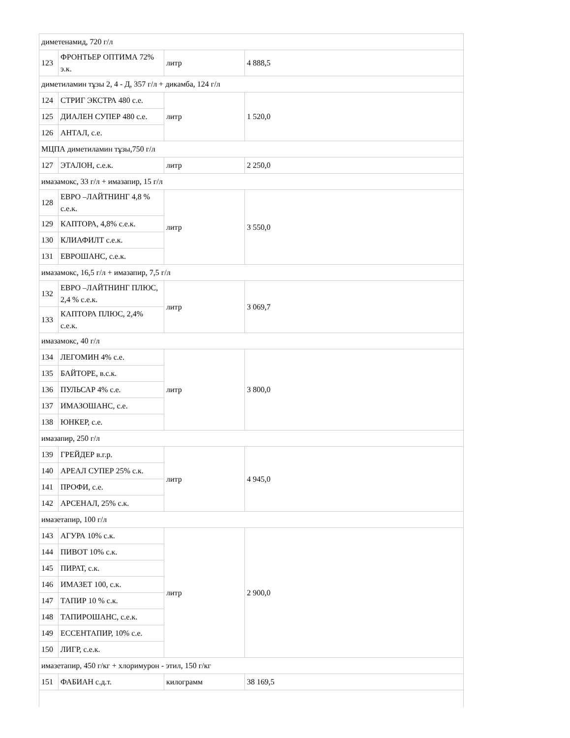| диметенамид, 720 г/л | | | |
| 123 | ФРОНТЬЕР ОПТИМА 72% э.к. | литр | 4 888,5 |
| диметиламин тұзы 2, 4 - Д, 357 г/л + дикамба, 124 г/л | | | |
| 124 | СТРИГ ЭКСТРА 480 с.е. | литр | 1 520,0 |
| 125 | ДИАЛЕН СУПЕР 480 с.е. | | |
| 126 | АНТАЛ, с.е. | | |
| МЦПА диметиламин тұзы,750 г/л | | | |
| 127 | ЭТАЛОН, с.е.к. | литр | 2 250,0 |
| имазамокс, 33 г/л + имазапир, 15 г/л | | | |
| 128 | ЕВРО –ЛАЙТНИНГ 4,8 % с.е.к. | литр | 3 550,0 |
| 129 | КАПТОРА, 4,8% с.е.к. | | |
| 130 | КЛИАФИЛТ с.е.к. | | |
| 131 | ЕВРОШАНС, с.е.к. | | |
| имазамокс, 16,5 г/л + имазапир, 7,5 г/л | | | |
| 132 | ЕВРО –ЛАЙТНИНГ ПЛЮС, 2,4 % с.е.к. | литр | 3 069,7 |
| 133 | КАПТОРА ПЛЮС, 2,4% с.е.к. | | |
| имазамокс, 40 г/л | | | |
| 134 | ЛЕГОМИН 4% с.е. | литр | 3 800,0 |
| 135 | БАЙТОРЕ, в.с.к. | | |
| 136 | ПУЛЬСАР 4% с.е. | | |
| 137 | ИМАЗОШАНС, с.е. | | |
| 138 | ЮНКЕР, с.е. | | |
| имазапир, 250 г/л | | | |
| 139 | ГРЕЙДЕР в.г.р. | литр | 4 945,0 |
| 140 | АРЕАЛ СУПЕР 25% с.к. | | |
| 141 | ПРОФИ, с.е. | | |
| 142 | АРСЕНАЛ, 25% с.к. | | |
| имазетапир, 100 г/л | | | |
| 143 | АГУРА 10% с.к. | литр | 2 900,0 |
| 144 | ПИВОТ 10% с.к. | | |
| 145 | ПИРАТ, с.к. | | |
| 146 | ИМАЗЕТ 100, с.к. | | |
| 147 | ТАПИР 10 % с.к. | | |
| 148 | ТАПИРОШАНС, с.е.к. | | |
| 149 | ЕССЕНТАПИР, 10% с.е. | | |
| 150 | ЛИГР, с.е.к. | | |
| имазетапир, 450 г/кг + хлоримурон - этил, 150 г/кг | | | |
| 151 | ФАБИАН с.д.т. | килограмм | 38 169,5 |